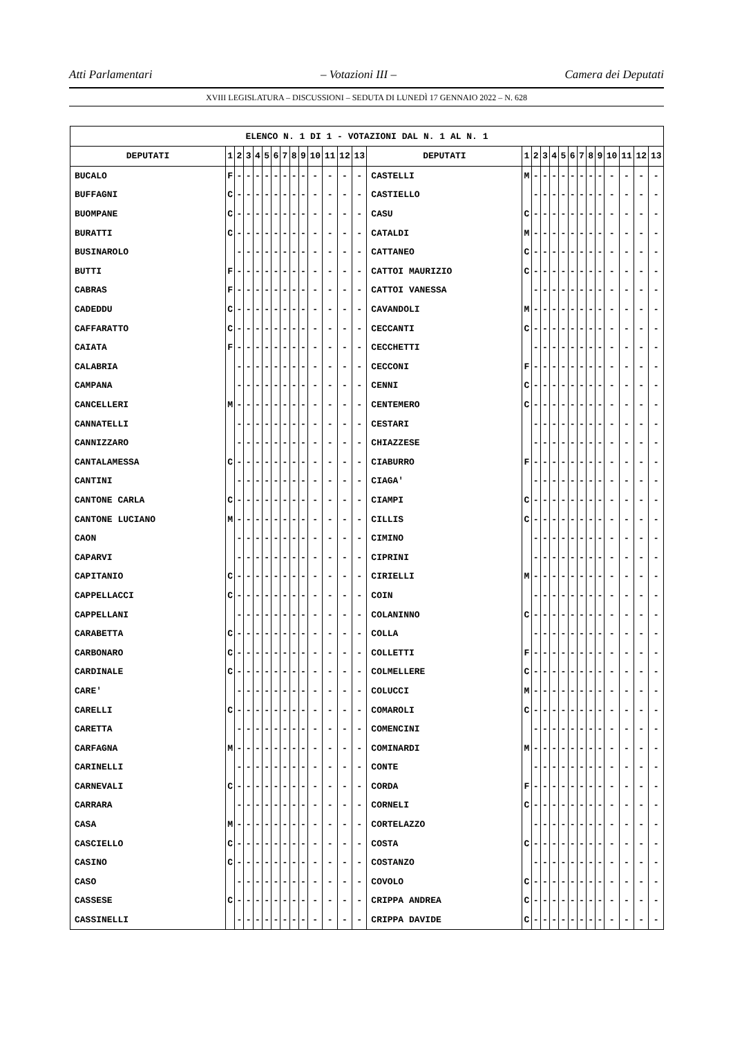Atti Parlamentari – Votazioni III – Camera dei Deputati
XVIII LEGISLATURA – DISCUSSIONI – SEDUTA DI LUNEDÌ 17 GENNAIO 2022 – N. 628
| ELENCO N. 1 DI 1 - VOTAZIONI DAL N. 1 AL N. 1 | | | | | | | | | | | | | | | | | | | | | | | | | | | |
| DEPUTATI | 1 | 2 | 3 | 4 | 5 | 6 | 7 | 8 | 9 | 10 | 11 | 12 | 13 | DEPUTATI | 1 | 2 | 3 | 4 | 5 | 6 | 7 | 8 | 9 | 10 | 11 | 12 | 13 |
| BUCALO | F | - | - | - | - | - | - | - | - | - | - | - | - | CASTELLI | M | - | - | - | - | - | - | - | - | - | - | - | - |
| BUFFAGNI | C | - | - | - | - | - | - | - | - | - | - | - | - | CASTIELLO | | - | - | - | - | - | - | - | - | - | - | - | - |
| BUOMPANE | C | - | - | - | - | - | - | - | - | - | - | - | - | CASU | C | - | - | - | - | - | - | - | - | - | - | - | - |
| BURATTI | C | - | - | - | - | - | - | - | - | - | - | - | - | CATALDI | M | - | - | - | - | - | - | - | - | - | - | - | - |
| BUSINAROLO | | - | - | - | - | - | - | - | - | - | - | - | - | CATTANEO | C | - | - | - | - | - | - | - | - | - | - | - | - |
| BUTTI | F | - | - | - | - | - | - | - | - | - | - | - | - | CATTOI MAURIZIO | C | - | - | - | - | - | - | - | - | - | - | - | - |
| CABRAS | F | - | - | - | - | - | - | - | - | - | - | - | - | CATTOI VANESSA | | - | - | - | - | - | - | - | - | - | - | - | - |
| CADEDDU | C | - | - | - | - | - | - | - | - | - | - | - | - | CAVANDOLI | M | - | - | - | - | - | - | - | - | - | - | - | - |
| CAFFARATTO | C | - | - | - | - | - | - | - | - | - | - | - | - | CECCANTI | C | - | - | - | - | - | - | - | - | - | - | - | - |
| CAIATA | F | - | - | - | - | - | - | - | - | - | - | - | - | CECCHETTI | | - | - | - | - | - | - | - | - | - | - | - | - |
| CALABRIA | | - | - | - | - | - | - | - | - | - | - | - | - | CECCONI | F | - | - | - | - | - | - | - | - | - | - | - | - |
| CAMPANA | | - | - | - | - | - | - | - | - | - | - | - | - | CENNI | C | - | - | - | - | - | - | - | - | - | - | - | - |
| CANCELLERI | M | - | - | - | - | - | - | - | - | - | - | - | - | CENTEMERO | C | - | - | - | - | - | - | - | - | - | - | - | - |
| CANNATELLI | | - | - | - | - | - | - | - | - | - | - | - | - | CESTARI | | - | - | - | - | - | - | - | - | - | - | - | - |
| CANNIZZARO | | - | - | - | - | - | - | - | - | - | - | - | - | CHIAZZESE | | - | - | - | - | - | - | - | - | - | - | - | - |
| CANTALAMESSA | C | - | - | - | - | - | - | - | - | - | - | - | - | CIABURRO | F | - | - | - | - | - | - | - | - | - | - | - | - |
| CANTINI | | - | - | - | - | - | - | - | - | - | - | - | - | CIAGA' | | - | - | - | - | - | - | - | - | - | - | - | - |
| CANTONE CARLA | C | - | - | - | - | - | - | - | - | - | - | - | - | CIAMPI | C | - | - | - | - | - | - | - | - | - | - | - | - |
| CANTONE LUCIANO | M | - | - | - | - | - | - | - | - | - | - | - | - | CILLIS | C | - | - | - | - | - | - | - | - | - | - | - | - |
| CAON | | - | - | - | - | - | - | - | - | - | - | - | - | CIMINO | | - | - | - | - | - | - | - | - | - | - | - | - |
| CAPARVI | | - | - | - | - | - | - | - | - | - | - | - | - | CIPRINI | | - | - | - | - | - | - | - | - | - | - | - | - |
| CAPITANIO | C | - | - | - | - | - | - | - | - | - | - | - | - | CIRIELLI | M | - | - | - | - | - | - | - | - | - | - | - | - |
| CAPPELLACCI | C | - | - | - | - | - | - | - | - | - | - | - | - | COIN | | - | - | - | - | - | - | - | - | - | - | - | - |
| CAPPELLANI | | - | - | - | - | - | - | - | - | - | - | - | - | COLANINNO | C | - | - | - | - | - | - | - | - | - | - | - | - |
| CARABETTA | C | - | - | - | - | - | - | - | - | - | - | - | - | COLLA | | - | - | - | - | - | - | - | - | - | - | - | - |
| CARBONARO | C | - | - | - | - | - | - | - | - | - | - | - | - | COLLETTI | F | - | - | - | - | - | - | - | - | - | - | - | - |
| CARDINALE | C | - | - | - | - | - | - | - | - | - | - | - | - | COLMELLERE | C | - | - | - | - | - | - | - | - | - | - | - | - |
| CARE' | | - | - | - | - | - | - | - | - | - | - | - | - | COLUCCI | M | - | - | - | - | - | - | - | - | - | - | - | - |
| CARELLI | C | - | - | - | - | - | - | - | - | - | - | - | - | COMAROLI | C | - | - | - | - | - | - | - | - | - | - | - | - |
| CARETTA | | - | - | - | - | - | - | - | - | - | - | - | - | COMENCINI | | - | - | - | - | - | - | - | - | - | - | - | - |
| CARFAGNA | M | - | - | - | - | - | - | - | - | - | - | - | - | COMINARDI | M | - | - | - | - | - | - | - | - | - | - | - | - |
| CARINELLI | | - | - | - | - | - | - | - | - | - | - | - | - | CONTE | | - | - | - | - | - | - | - | - | - | - | - | - |
| CARNEVALI | C | - | - | - | - | - | - | - | - | - | - | - | - | CORDA | F | - | - | - | - | - | - | - | - | - | - | - | - |
| CARRARA | | - | - | - | - | - | - | - | - | - | - | - | - | CORNELI | C | - | - | - | - | - | - | - | - | - | - | - | - |
| CASA | M | - | - | - | - | - | - | - | - | - | - | - | - | CORTELAZZO | | - | - | - | - | - | - | - | - | - | - | - | - |
| CASCIELLO | C | - | - | - | - | - | - | - | - | - | - | - | - | COSTA | C | - | - | - | - | - | - | - | - | - | - | - | - |
| CASINO | C | - | - | - | - | - | - | - | - | - | - | - | - | COSTANZO | | - | - | - | - | - | - | - | - | - | - | - | - |
| CASO | | - | - | - | - | - | - | - | - | - | - | - | - | COVOLO | C | - | - | - | - | - | - | - | - | - | - | - | - |
| CASSESE | C | - | - | - | - | - | - | - | - | - | - | - | - | CRIPPA ANDREA | C | - | - | - | - | - | - | - | - | - | - | - | - |
| CASSINELLI | | - | - | - | - | - | - | - | - | - | - | - | - | CRIPPA DAVIDE | C | - | - | - | - | - | - | - | - | - | - | - | - |